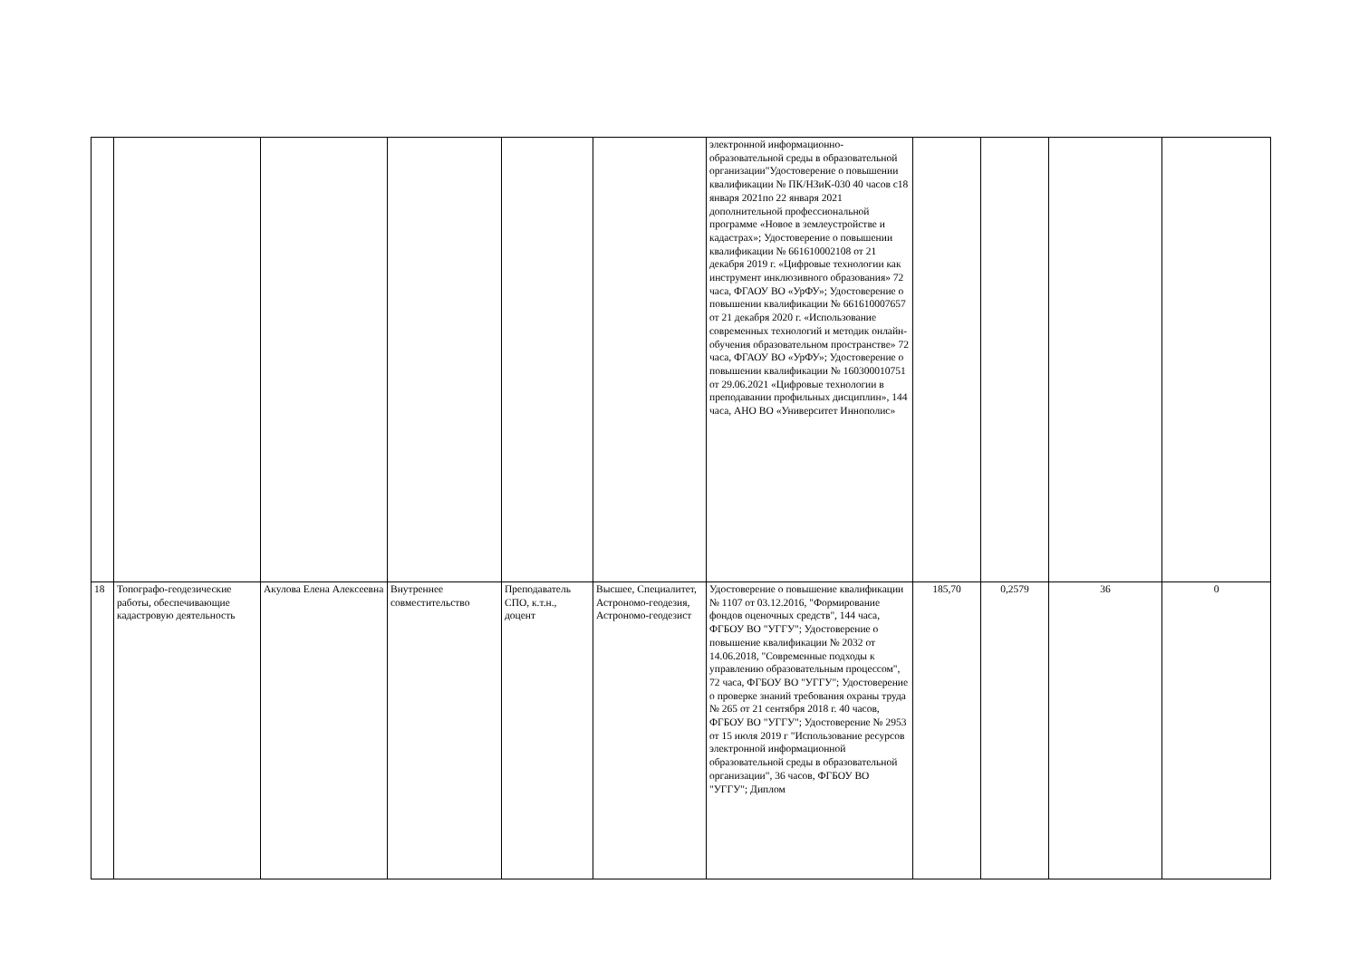| | | | | | | электронной информационно-образовательной среды в образовательной организации"Удостоверение о повышении квалификации № ПК/НЗиК-030 40 часов с18 января 2021по 22 января 2021 дополнительной профессиональной программе «Новое в землеустройстве и кадастрах»; Удостоверение о повышении квалификации № 661610002108 от 21 декабря 2019 г. «Цифровые технологии как инструмент инклюзивного образования» 72 часа, ФГАОУ ВО «УрФУ»; Удостоверение о повышении квалификации № 661610007657 от 21 декабря 2020 г. «Использование современных технологий и методик онлайн-обучения образовательном пространстве» 72 часа, ФГАОУ ВО «УрФУ»; Удостоверение о повышении квалификации № 160300010751 от 29.06.2021 «Цифровые технологии в преподавании профильных дисциплин», 144 часа, АНО ВО «Университет Иннополис» | | | | |
| 18 | Топографо-геодезические работы, обеспечивающие кадастровую деятельность | Акулова Елена Алексеевна | Внутреннее совместительство | Преподаватель СПО, к.т.н., доцент | Высшее, Специалитет, Астрономо-геодезия, Астрономо-геодезист | Удостоверение о повышение квалификации № 1107 от 03.12.2016, "Формирование фондов оценочных средств", 144 часа, ФГБОУ ВО "УГГУ"; Удостоверение о повышение квалификации № 2032 от 14.06.2018, "Современные подходы к управлению образовательным процессом", 72 часа, ФГБОУ ВО "УГГУ"; Удостоверение о проверке знаний требования охраны труда № 265 от 21 сентября 2018 г. 40 часов, ФГБОУ ВО "УГГУ"; Удостоверение № 2953 от 15 июля 2019 г "Использование ресурсов электронной информационной образовательной среды в образовательной организации", 36 часов, ФГБОУ ВО "УГГУ"; Диплом | 185,70 | 0,2579 | 36 | 0 |